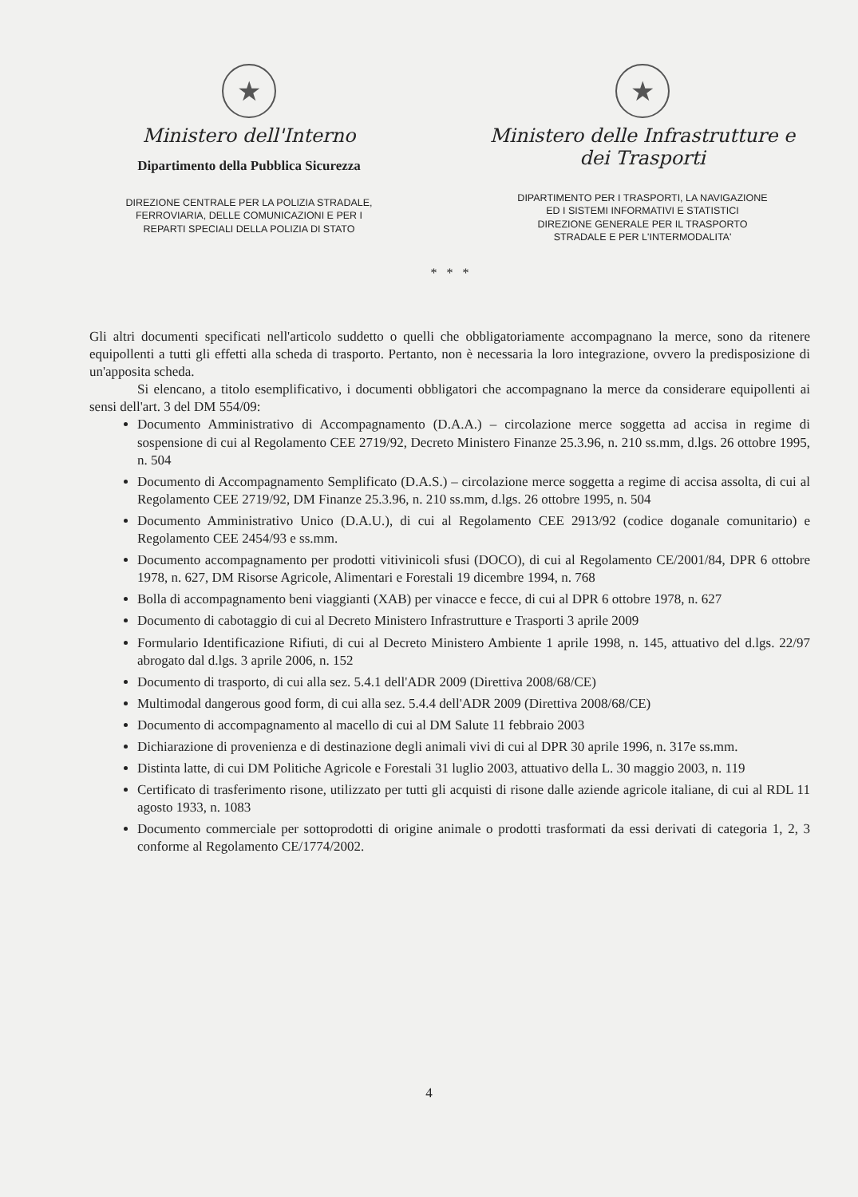★
Ministero dell'Interno
Dipartimento della Pubblica Sicurezza
DIREZIONE CENTRALE PER LA POLIZIA STRADALE,
FERROVIARIA, DELLE COMUNICAZIONI E PER I
REPARTI SPECIALI DELLA POLIZIA DI STATO
★
Ministero delle Infrastrutture e
dei Trasporti
DIPARTIMENTO PER I TRASPORTI, LA NAVIGAZIONE
ED I SISTEMI INFORMATIVI E STATISTICI
DIREZIONE GENERALE PER IL TRASPORTO
STRADALE E PER L'INTERMODALITA'
* * *
Gli altri documenti specificati nell'articolo suddetto o quelli che obbligatoriamente accompagnano la merce, sono da ritenere equipollenti a tutti gli effetti alla scheda di trasporto. Pertanto, non è necessaria la loro integrazione, ovvero la predisposizione di un'apposita scheda.
Si elencano, a titolo esemplificativo, i documenti obbligatori che accompagnano la merce da considerare equipollenti ai sensi dell'art. 3 del DM 554/09:
Documento Amministrativo di Accompagnamento (D.A.A.) – circolazione merce soggetta ad accisa in regime di sospensione di cui al Regolamento CEE 2719/92, Decreto Ministero Finanze 25.3.96, n. 210 ss.mm, d.lgs. 26 ottobre 1995, n. 504
Documento di Accompagnamento Semplificato (D.A.S.) – circolazione merce soggetta a regime di accisa assolta, di cui al Regolamento CEE 2719/92, DM Finanze 25.3.96, n. 210 ss.mm, d.lgs. 26 ottobre 1995, n. 504
Documento Amministrativo Unico (D.A.U.), di cui al Regolamento CEE 2913/92 (codice doganale comunitario) e Regolamento CEE 2454/93 e ss.mm.
Documento accompagnamento per prodotti vitivinicoli sfusi (DOCO), di cui al Regolamento CE/2001/84, DPR 6 ottobre 1978, n. 627, DM Risorse Agricole, Alimentari e Forestali 19 dicembre 1994, n. 768
Bolla di accompagnamento beni viaggianti (XAB) per vinacce e fecce, di cui al DPR 6 ottobre 1978, n. 627
Documento di cabotaggio di cui al Decreto Ministero Infrastrutture e Trasporti 3 aprile 2009
Formulario Identificazione Rifiuti, di cui al Decreto Ministero Ambiente 1 aprile 1998, n. 145, attuativo del d.lgs. 22/97 abrogato dal d.lgs. 3 aprile 2006, n. 152
Documento di trasporto, di cui alla sez. 5.4.1 dell'ADR 2009 (Direttiva 2008/68/CE)
Multimodal dangerous good form, di cui alla sez. 5.4.4 dell'ADR 2009 (Direttiva 2008/68/CE)
Documento di accompagnamento al macello di cui al DM Salute 11 febbraio 2003
Dichiarazione di provenienza e di destinazione degli animali vivi di cui al DPR 30 aprile 1996, n. 317e ss.mm.
Distinta latte, di cui DM Politiche Agricole e Forestali 31 luglio 2003, attuativo della L. 30 maggio 2003, n. 119
Certificato di trasferimento risone, utilizzato per tutti gli acquisti di risone dalle aziende agricole italiane, di cui al RDL 11 agosto 1933, n. 1083
Documento commerciale per sottoprodotti di origine animale o prodotti trasformati da essi derivati di categoria 1, 2, 3 conforme al Regolamento CE/1774/2002.
4